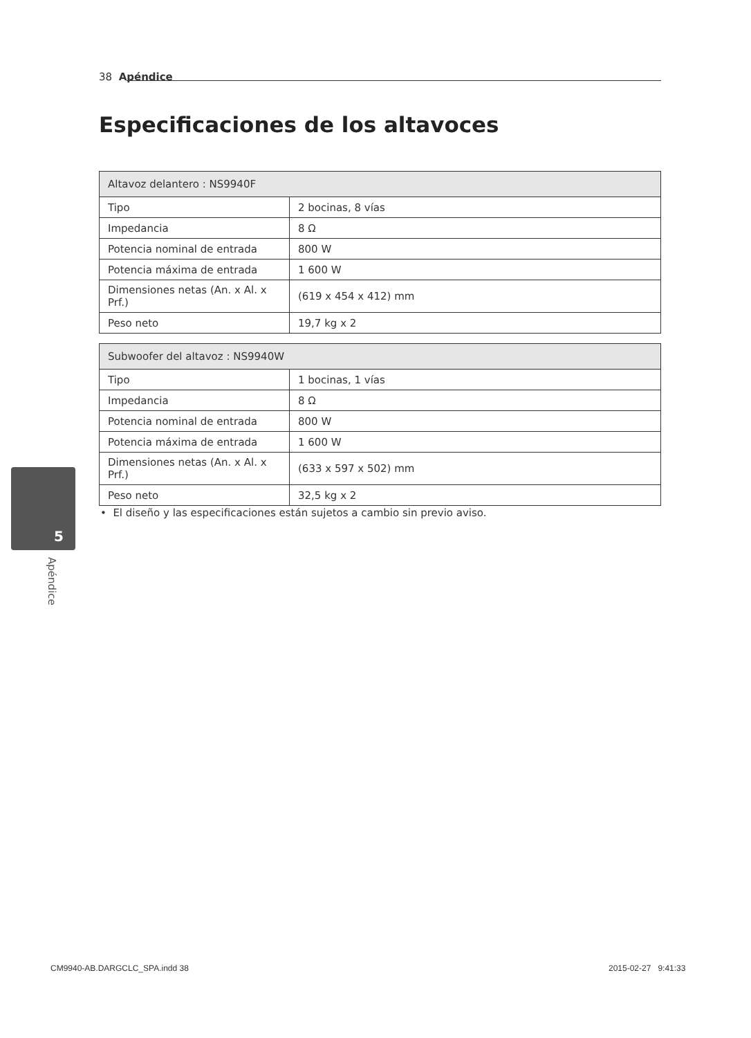38 Apéndice
Especificaciones de los altavoces
| Altavoz delantero : NS9940F | |
| --- | --- |
| Tipo | 2 bocinas, 8 vías |
| Impedancia | 8 Ω |
| Potencia nominal de entrada | 800 W |
| Potencia máxima de entrada | 1 600 W |
| Dimensiones netas (An. x Al. x Prf.) | (619 x 454 x 412) mm |
| Peso neto | 19,7 kg x 2 |
| Subwoofer del altavoz : NS9940W | |
| --- | --- |
| Tipo | 1 bocinas, 1 vías |
| Impedancia | 8 Ω |
| Potencia nominal de entrada | 800 W |
| Potencia máxima de entrada | 1 600 W |
| Dimensiones netas (An. x Al. x Prf.) | (633 x 597 x 502) mm |
| Peso neto | 32,5 kg x 2 |
• El diseño y las especificaciones están sujetos a cambio sin previo aviso.
5
Apéndice
CM9940-AB.DARGCLC_SPA.indd 38 2015-02-27 9:41:33